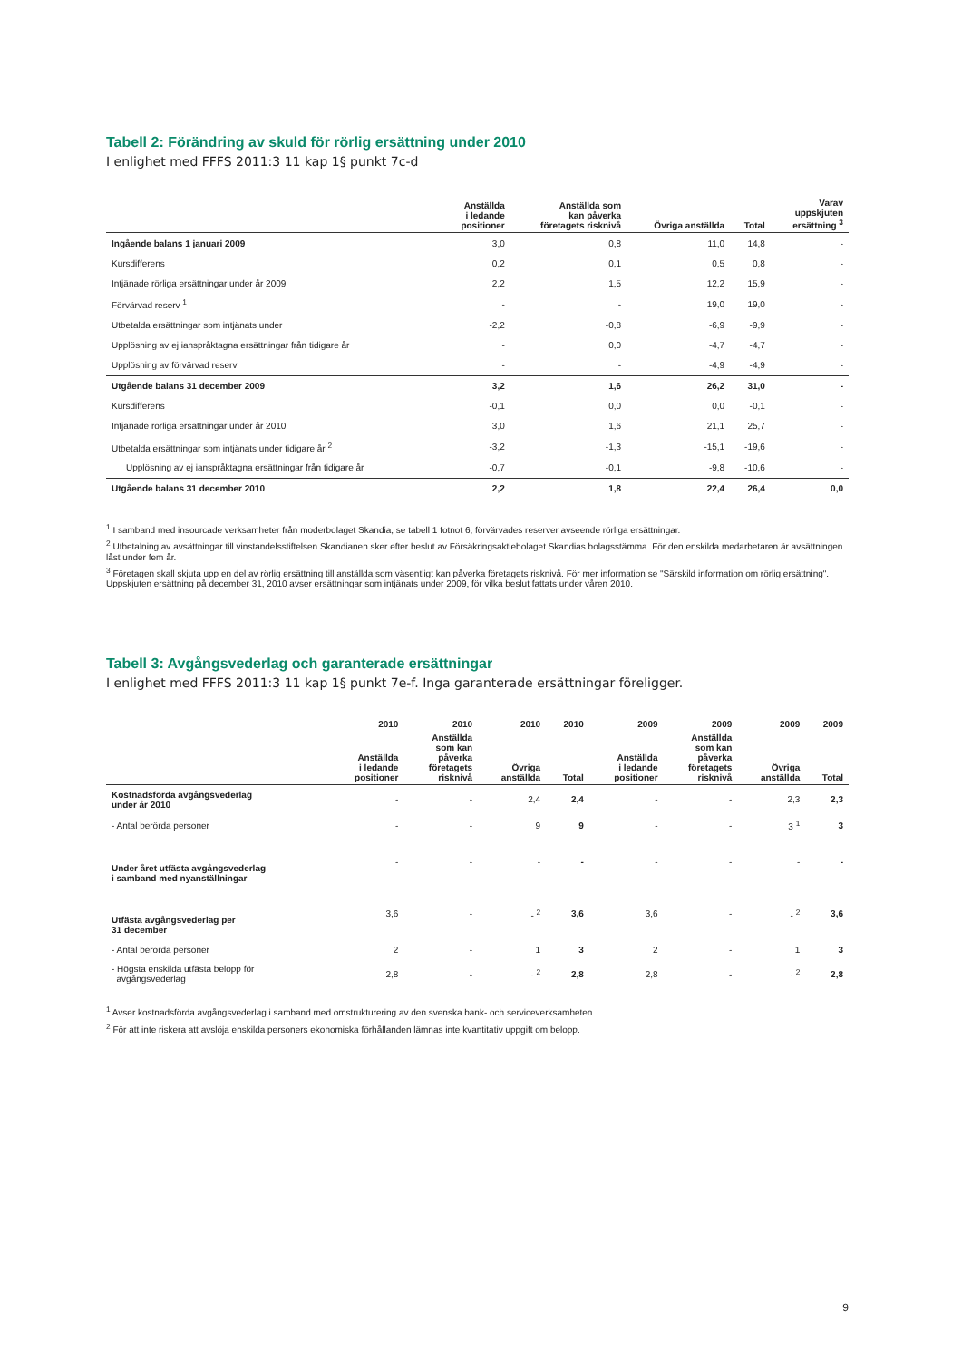Tabell 2: Förändring av skuld för rörlig ersättning under 2010
I enlighet med FFFS 2011:3 11 kap 1§ punkt 7c-d
| | Anställda i ledande positioner | Anställda som kan påverka företagets risknivå | Övriga anställda | Total | Varav uppskjuten ersättning <sup>3</sup> |
| --- | --- | --- | --- | --- | --- |
| Ingående balans 1 januari 2009 | 3,0 | 0,8 | 11,0 | 14,8 | - |
| Kursdifferens | 0,2 | 0,1 | 0,5 | 0,8 | - |
| Intjänade rörliga ersättningar under år 2009 | 2,2 | 1,5 | 12,2 | 15,9 | - |
| Förvärvad reserv <sup>1</sup> | - | - | 19,0 | 19,0 | - |
| Utbetalda ersättningar som intjänats under | -2,2 | -0,8 | -6,9 | -9,9 | - |
| Upplösning av ej ianspråktagna ersättningar från tidigare år | - | 0,0 | -4,7 | -4,7 | - |
| Upplösning av förvärvad reserv | - | - | -4,9 | -4,9 | - |
| Utgående balans 31 december 2009 | 3,2 | 1,6 | 26,2 | 31,0 | - |
| Kursdifferens | -0,1 | 0,0 | 0,0 | -0,1 | - |
| Intjänade rörliga ersättningar under år 2010 | 3,0 | 1,6 | 21,1 | 25,7 | - |
| Utbetalda ersättningar som intjänats under tidigare år <sup>2</sup> | -3,2 | -1,3 | -15,1 | -19,6 | - |
| Upplösning av ej ianspråktagna ersättningar från tidigare år | -0,7 | -0,1 | -9,8 | -10,6 | - |
| Utgående balans 31 december 2010 | 2,2 | 1,8 | 22,4 | 26,4 | 0,0 |
<sup>1</sup> I samband med insourcade verksamheter från moderbolaget Skandia, se tabell 1 fotnot 6, förvärvades reserver avseende rörliga ersättningar.
<sup>2</sup> Utbetalning av avsättningar till vinstandelsstiftelsen Skandianen sker efter beslut av Försäkringsaktiebolaget Skandias bolagsstämma. För den enskilda medarbetaren är avsättningen låst under fem år.
<sup>3</sup> Företagen skall skjuta upp en del av rörlig ersättning till anställda som väsentligt kan påverka företagets risknivå. För mer information se "Särskild information om rörlig ersättning". Uppskjuten ersättning på december 31, 2010 avser ersättningar som intjänats under 2009, för vilka beslut fattats under våren 2010.
Tabell 3: Avgångsvederlag och garanterade ersättningar
I enlighet med FFFS 2011:3 11 kap 1§ punkt 7e-f. Inga garanterade ersättningar föreligger.
| | 2010 | 2010 | 2010 | 2010 | 2009 | 2009 | 2009 | 2009 |
| --- | --- | --- | --- | --- | --- | --- | --- | --- |
| | Anställda i ledande positioner | Anställda som kan påverka företagets risknivå | Övriga anställda | Total | Anställda i ledande positioner | Anställda som kan påverka företagets risknivå | Övriga anställda | Total |
| Kostnadsförda avgångsvederlag under år 2010 | - | - | 2,4 | 2,4 | - | - | 2,3 | 2,3 |
| - Antal berörda personer | - | - | 9 | 9 | - | - | 3 <sup>1</sup> | 3 |
| Under året utfästa avgångsvederlag i samband med nyanställningar | - | - | - | - | - | - | - | - |
| Utfästa avgångsvederlag per 31 december | 3,6 | - | - <sup>2</sup> | 3,6 | 3,6 | - | - <sup>2</sup> | 3,6 |
| - Antal berörda personer | 2 | - | 1 | 3 | 2 | - | 1 | 3 |
| - Högsta enskilda utfästa belopp för avgångsvederlag | 2,8 | - | - <sup>2</sup> | 2,8 | 2,8 | - | - <sup>2</sup> | 2,8 |
<sup>1</sup> Avser kostnadsförda avgångsvederlag i samband med omstrukturering av den svenska bank- och serviceverksamheten.
<sup>2</sup> För att inte riskera att avslöja enskilda personers ekonomiska förhållanden lämnas inte kvantitativ uppgift om belopp.
9